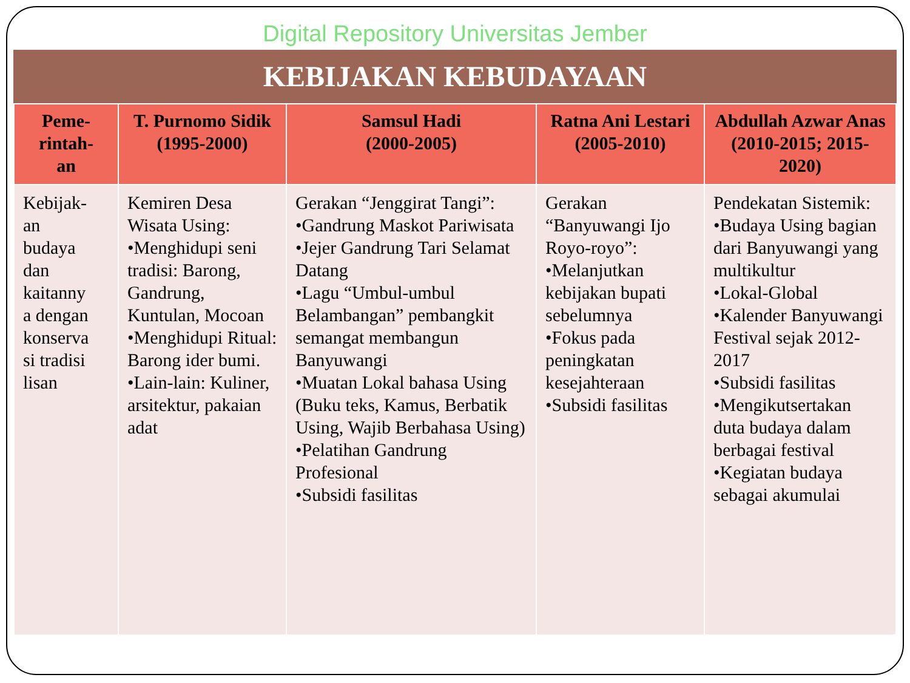Digital Repository Universitas Jember
KEBIJAKAN KEBUDAYAAN
| Peme- rintah- an | T. Purnomo Sidik (1995-2000) | Samsul Hadi (2000-2005) | Ratna Ani Lestari (2005-2010) | Abdullah Azwar Anas (2010-2015; 2015-2020) |
| --- | --- | --- | --- | --- |
| Kebijak- an budaya dan kaitanny a dengan konserva si tradisi lisan | Kemiren Desa Wisata Using: •Menghidupi seni tradisi: Barong, Gandrung, Kuntulan, Mocoan •Menghidupi Ritual: Barong ider bumi. •Lain-lain: Kuliner, arsitektur, pakaian adat | Gerakan “Jenggirat Tangi”: •Gandrung Maskot Pariwisata •Jejer Gandrung Tari Selamat Datang •Lagu “Umbul-umbul Belambangan” pembangkit semangat membangun Banyuwangi •Muatan Lokal bahasa Using (Buku teks, Kamus, Berbatik Using, Wajib Berbahasa Using) •Pelatihan Gandrung Profesional •Subsidi fasilitas | Gerakan “Banyuwangi Ijo Royo-royo”: •Melanjutkan kebijakan bupati sebelumnya •Fokus pada peningkatan kesejahteraan •Subsidi fasilitas | Pendekatan Sistemik: •Budaya Using bagian dari Banyuwangi yang multikultur •Lokal-Global •Kalender Banyuwangi Festival sejak 2012-2017 •Subsidi fasilitas •Mengikutsertakan duta budaya dalam berbagai festival •Kegiatan budaya sebagai akumulai |